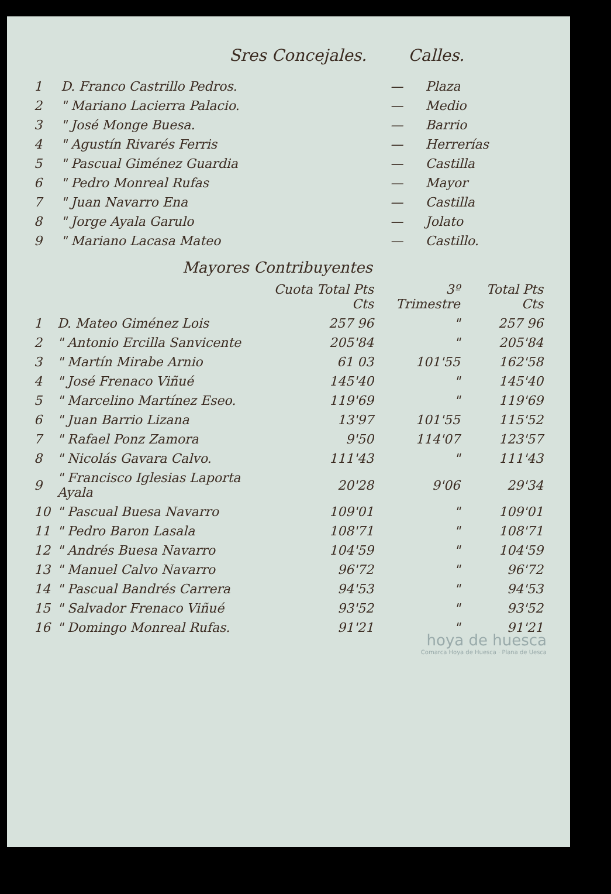Sres Concejales. Calles.
| 1 | D. Franco Castrillo Pedros. | — | Plaza |
| 2 | " Mariano Lacierra Palacio. | — | Medio |
| 3 | " José Monge Buesa. | — | Barrio |
| 4 | " Agustín Rivarés Ferris | — | Herrerías |
| 5 | " Pascual Giménez Guardia | — | Castilla |
| 6 | " Pedro Monreal Rufas | — | Mayor |
| 7 | " Juan Navarro Ena | — | Castilla |
| 8 | " Jorge Ayala Garulo | — | Jolato |
| 9 | " Mariano Lacasa Mateo | — | Castillo. |
Mayores Contribuyentes
| | | Cuota Total Pts Cts | 3º Trimestre | Total Pts Cts |
| --- | --- | --- | --- | --- |
| 1 | D. Mateo Giménez Lois | 257 96 | " | 257 96 |
| 2 | " Antonio Ercilla Sanvicente | 205'84 | " | 205'84 |
| 3 | " Martín Mirabe Arnio | 61 03 | 101'55 | 162'58 |
| 4 | " José Frenaco Viñué | 145'40 | " | 145'40 |
| 5 | " Marcelino Martínez Eseo. | 119'69 | " | 119'69 |
| 6 | " Juan Barrio Lizana | 13'97 | 101'55 | 115'52 |
| 7 | " Rafael Ponz Zamora | 9'50 | 114'07 | 123'57 |
| 8 | " Nicolás Gavara Calvo. | 111'43 | " | 111'43 |
| 9 | " Francisco Iglesias Laporta Ayala | 20'28 | 9'06 | 29'34 |
| 10 | " Pascual Buesa Navarro | 109'01 | " | 109'01 |
| 11 | " Pedro Baron Lasala | 108'71 | " | 108'71 |
| 12 | " Andrés Buesa Navarro | 104'59 | " | 104'59 |
| 13 | " Manuel Calvo Navarro | 96'72 | " | 96'72 |
| 14 | " Pascual Bandrés Carrera | 94'53 | " | 94'53 |
| 15 | " Salvador Frenaco Viñué | 93'52 | " | 93'52 |
| 16 | " Domingo Monreal Rufas. | 91'21 | " | 91'21 |
hoya de huesca
Comarca Hoya de Huesca · Plana de Uesca